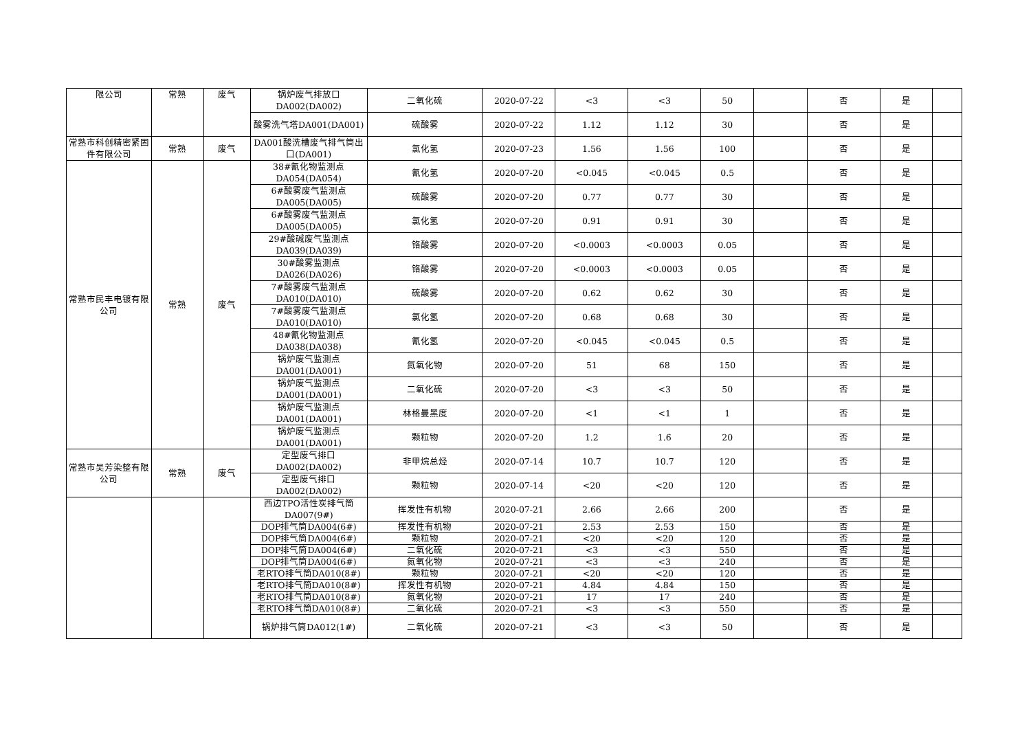| 限公司 | 常熟 | 废气 | 锅炉废气排放口 DA002(DA002) | 二氧化硫 | 2020-07-22 | <3 | <3 | 50 | | 否 | 是 | |
| | | | 酸雾洗气塔DA001(DA001) | 硫酸雾 | 2020-07-22 | 1.12 | 1.12 | 30 | | 否 | 是 | |
| 常熟市科创精密紧固件有限公司 | 常熟 | 废气 | DA001酸洗槽废气排气筒出口(DA001) | 氯化氢 | 2020-07-23 | 1.56 | 1.56 | 100 | | 否 | 是 | |
| 常熟市民丰电镀有限公司 | 常熟 | 废气 | 38#氰化物监测点 DA054(DA054) | 氰化氢 | 2020-07-20 | <0.045 | <0.045 | 0.5 | | 否 | 是 | |
| | | | 6#酸雾废气监测点 DA005(DA005) | 硫酸雾 | 2020-07-20 | 0.77 | 0.77 | 30 | | 否 | 是 | |
| | | | 6#酸雾废气监测点 DA005(DA005) | 氯化氢 | 2020-07-20 | 0.91 | 0.91 | 30 | | 否 | 是 | |
| | | | 29#酸碱废气监测点 DA039(DA039) | 铬酸雾 | 2020-07-20 | <0.0003 | <0.0003 | 0.05 | | 否 | 是 | |
| | | | 30#酸雾监测点 DA026(DA026) | 铬酸雾 | 2020-07-20 | <0.0003 | <0.0003 | 0.05 | | 否 | 是 | |
| | | | 7#酸雾废气监测点 DA010(DA010) | 硫酸雾 | 2020-07-20 | 0.62 | 0.62 | 30 | | 否 | 是 | |
| | | | 7#酸雾废气监测点 DA010(DA010) | 氯化氢 | 2020-07-20 | 0.68 | 0.68 | 30 | | 否 | 是 | |
| | | | 48#氰化物监测点 DA038(DA038) | 氰化氢 | 2020-07-20 | <0.045 | <0.045 | 0.5 | | 否 | 是 | |
| | | | 锅炉废气监测点 DA001(DA001) | 氮氧化物 | 2020-07-20 | 51 | 68 | 150 | | 否 | 是 | |
| | | | 锅炉废气监测点 DA001(DA001) | 二氧化硫 | 2020-07-20 | <3 | <3 | 50 | | 否 | 是 | |
| | | | 锅炉废气监测点 DA001(DA001) | 林格曼黑度 | 2020-07-20 | <1 | <1 | 1 | | 否 | 是 | |
| | | | 锅炉废气监测点 DA001(DA001) | 颗粒物 | 2020-07-20 | 1.2 | 1.6 | 20 | | 否 | 是 | |
| 常熟市吴芳染整有限公司 | 常熟 | 废气 | 定型废气排口 DA002(DA002) | 非甲烷总烃 | 2020-07-14 | 10.7 | 10.7 | 120 | | 否 | 是 | |
| | | | 定型废气排口 DA002(DA002) | 颗粒物 | 2020-07-14 | <20 | <20 | 120 | | 否 | 是 | |
| | | | 西边TPO活性炭排气筒 DA007(9#) | 挥发性有机物 | 2020-07-21 | 2.66 | 2.66 | 200 | | 否 | 是 | |
| | | | DOP排气筒DA004(6#) | 挥发性有机物 | 2020-07-21 | 2.53 | 2.53 | 150 | | 否 | 是 | |
| | | | DOP排气筒DA004(6#) | 颗粒物 | 2020-07-21 | <20 | <20 | 120 | | 否 | 是 | |
| | | | DOP排气筒DA004(6#) | 二氧化硫 | 2020-07-21 | <3 | <3 | 550 | | 否 | 是 | |
| | | | DOP排气筒DA004(6#) | 氮氧化物 | 2020-07-21 | <3 | <3 | 240 | | 否 | 是 | |
| | | | 老RTO排气筒DA010(8#) | 颗粒物 | 2020-07-21 | <20 | <20 | 120 | | 否 | 是 | |
| | | | 老RTO排气筒DA010(8#) | 挥发性有机物 | 2020-07-21 | 4.84 | 4.84 | 150 | | 否 | 是 | |
| | | | 老RTO排气筒DA010(8#) | 氮氧化物 | 2020-07-21 | 17 | 17 | 240 | | 否 | 是 | |
| | | | 老RTO排气筒DA010(8#) | 二氧化硫 | 2020-07-21 | <3 | <3 | 550 | | 否 | 是 | |
| | | | 锅炉排气筒DA012(1#) | 二氧化硫 | 2020-07-21 | <3 | <3 | 50 | | 否 | 是 | |